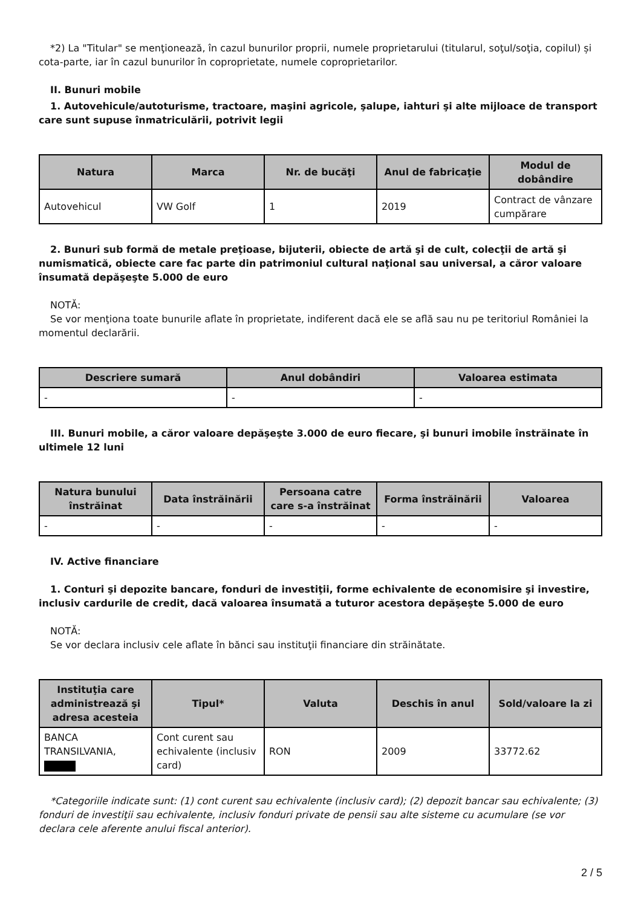*2) La "Titular" se menţionează, în cazul bunurilor proprii, numele proprietarului (titularul, soţul/soţia, copilul) și cota-parte, iar în cazul bunurilor în coproprietate, numele coproprietarilor.
II. Bunuri mobile
1. Autovehicule/autoturisme, tractoare, maşini agricole, şalupe, iahturi şi alte mijloace de transport care sunt supuse înmatriculării, potrivit legii
| Natura | Marca | Nr. de bucăţi | Anul de fabricaţie | Modul de dobândire |
| --- | --- | --- | --- | --- |
| Autovehicul | VW Golf | 1 | 2019 | Contract de vânzare cumpărare |
2. Bunuri sub formă de metale preţioase, bijuterii, obiecte de artă şi de cult, colecţii de artă şi numismatică, obiecte care fac parte din patrimoniul cultural naţional sau universal, a căror valoare însumată depăşeşte 5.000 de euro
NOTĂ:
Se vor menţiona toate bunurile aflate în proprietate, indiferent dacă ele se află sau nu pe teritoriul României la momentul declarării.
| Descriere sumară | Anul dobândiri | Valoarea estimata |
| --- | --- | --- |
| - | - | - |
III. Bunuri mobile, a căror valoare depăşeşte 3.000 de euro fiecare, şi bunuri imobile înstrăinate în ultimele 12 luni
| Natura bunului înstrăinat | Data înstrăinării | Persoana catre care s-a înstrăinat | Forma înstrăinării | Valoarea |
| --- | --- | --- | --- | --- |
| - | - | - | - | - |
IV. Active financiare
1. Conturi şi depozite bancare, fonduri de investiţii, forme echivalente de economisire şi investire, inclusiv cardurile de credit, dacă valoarea însumată a tuturor acestora depăşeşte 5.000 de euro
NOTĂ:
Se vor declara inclusiv cele aflate în bănci sau instituţii financiare din străinătate.
| Instituţia care administrează şi adresa acesteia | Tipul* | Valuta | Deschis în anul | Sold/valoare la zi |
| --- | --- | --- | --- | --- |
| BANCA TRANSILVANIA, | Cont curent sau echivalente (inclusiv card) | RON | 2009 | 33772.62 |
*Categoriile indicate sunt: (1) cont curent sau echivalente (inclusiv card); (2) depozit bancar sau echivalente; (3) fonduri de investiţii sau echivalente, inclusiv fonduri private de pensii sau alte sisteme cu acumulare (se vor declara cele aferente anului fiscal anterior).
2 / 5